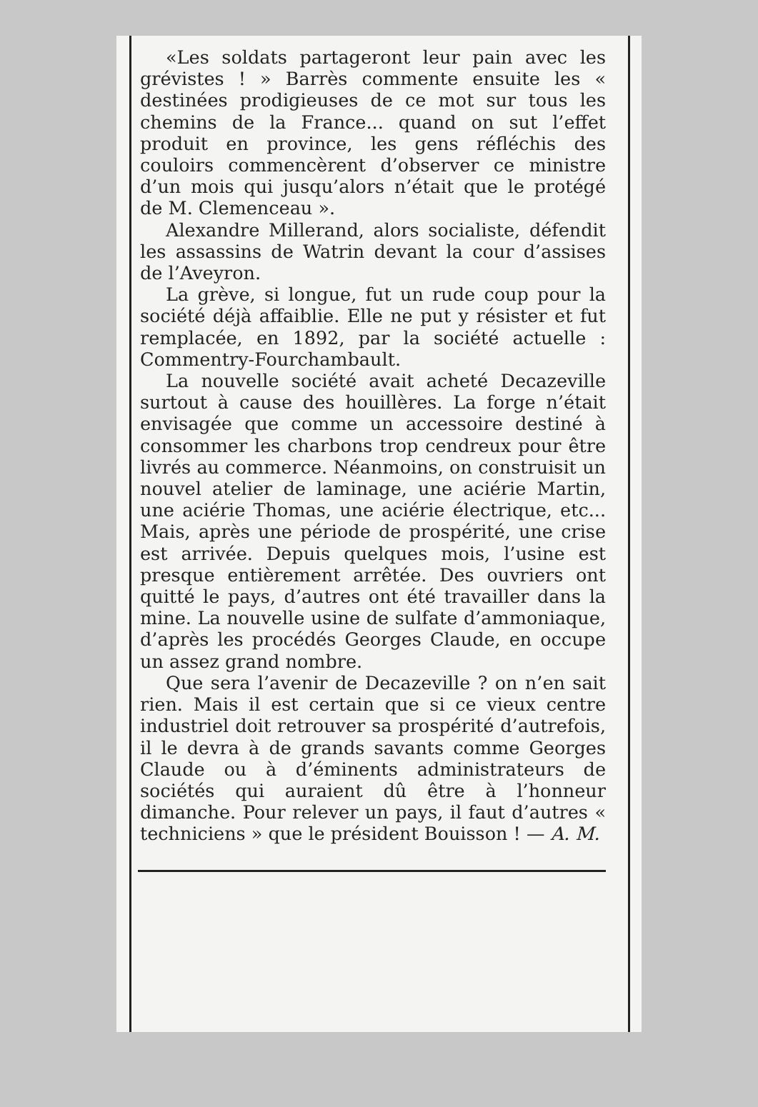«Les soldats partageront leur pain avec les grévistes ! » Barrès commente ensuite les « destinées prodigieuses de ce mot sur tous les chemins de la France... quand on sut l’effet produit en province, les gens réfléchis des couloirs commencèrent d’observer ce ministre d’un mois qui jusqu’alors n’était que le protégé de M. Clemenceau ».
Alexandre Millerand, alors socialiste, défendit les assassins de Watrin devant la cour d’assises de l’Aveyron.
La grève, si longue, fut un rude coup pour la société déjà affaiblie. Elle ne put y résister et fut remplacée, en 1892, par la société actuelle : Commentry-Fourchambault.
La nouvelle société avait acheté Decazeville surtout à cause des houillères. La forge n’était envisagée que comme un accessoire destiné à consommer les charbons trop cendreux pour être livrés au commerce. Néanmoins, on construisit un nouvel atelier de laminage, une aciérie Martin, une aciérie Thomas, une aciérie électrique, etc... Mais, après une période de prospérité, une crise est arrivée. Depuis quelques mois, l’usine est presque entièrement arrêtée. Des ouvriers ont quitté le pays, d’autres ont été travailler dans la mine. La nouvelle usine de sulfate d’ammoniaque, d’après les procédés Georges Claude, en occupe un assez grand nombre.
Que sera l’avenir de Decazeville ? on n’en sait rien. Mais il est certain que si ce vieux centre industriel doit retrouver sa prospérité d’autrefois, il le devra à de grands savants comme Georges Claude ou à d’éminents administrateurs de sociétés qui auraient dû être à l’honneur dimanche. Pour relever un pays, il faut d’autres « techniciens » que le président Bouisson ! — A. M.